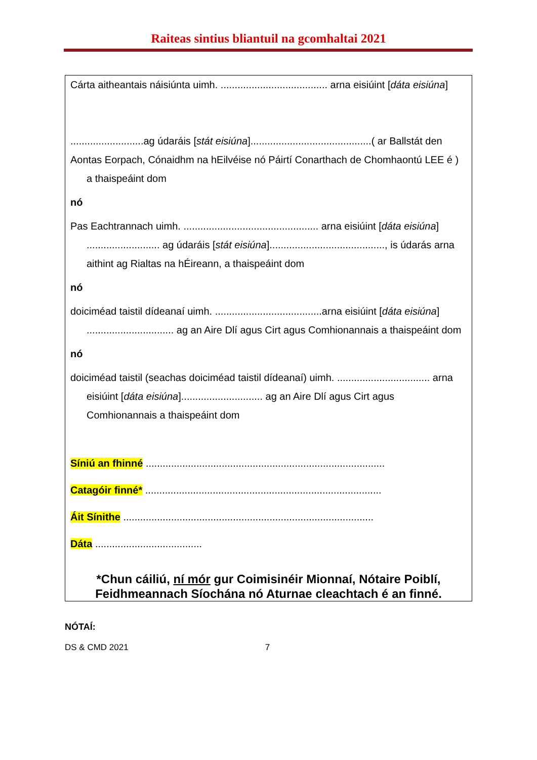Raiteas sintius bliantuil na gcomhaltai 2021
Cárta aitheantais náisiúnta uimh. ...................................... arna eisiúint [dáta eisiúna]
..........................ag údaráis [stát eisiúna]...........................................( ar Ballstát den
Aontas Eorpach, Cónaidhm na hEilvéise nó Páirtí Conarthach de Chomhaontú LEE é ) a thaispeáint dom
nó
Pas Eachtrannach uimh. ................................................ arna eisiúint [dáta eisiúna] .......................... ag údaráis [stát eisiúna]........................................., is údarás arna aithint ag Rialtas na hÉireann, a thaispeáint dom
nó
doiciméad taistil dídeanaí uimh. ......................................arna eisiúint [dáta eisiúna] ............................... ag an Aire Dlí agus Cirt agus Comhionannais a thaispeáint dom
nó
doiciméad taistil (seachas doiciméad taistil dídeanaí) uimh. ................................. arna eisiúint [dáta eisiúna]............................. ag an Aire Dlí agus Cirt agus Comhionannais a thaispeáint dom
Síniú an fhinné .....................................................................................
Catagóir finné* ....................................................................................
Áit Sínithe .........................................................................................
Dáta ......................................
*Chun cáiliú, ní mór gur Coimisinéir Mionnaí, Nótaire Poiblí, Feidhmeannach Síochána nó Aturnae cleachtach é an finné.
NÓTAÍ:
DS & CMD 2021 7